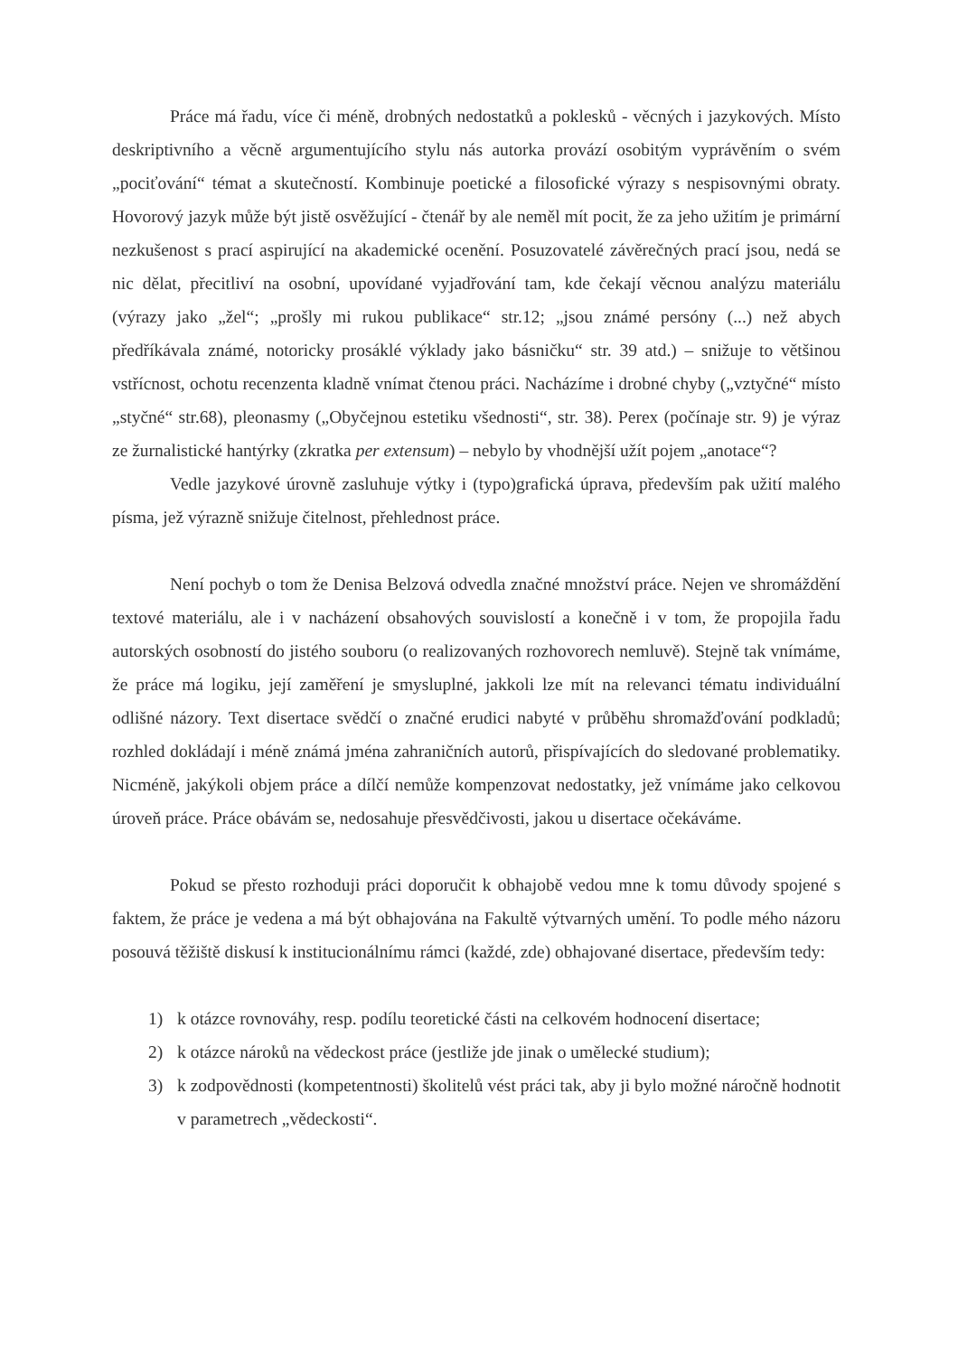Práce má řadu, více či méně, drobných nedostatků a poklesků - věcných i jazykových. Místo deskriptivního a věcně argumentujícího stylu nás autorka provází osobitým vyprávěním o svém „pociťování“ témat a skutečností. Kombinuje poetické a filosofické výrazy s nespisovnými obraty. Hovorový jazyk může být jistě osvěžující - čtenář by ale neměl mít pocit, že za jeho užitím je primární nezkušenost s prací aspirující na akademické ocenění. Posuzovatelé závěrečných prací jsou, nedá se nic dělat, přecitliví na osobní, upovídané vyjadřování tam, kde čekají věcnou analýzu materiálu (výrazy jako „žel“; „prošly mi rukou publikace“ str.12; „jsou známé persóny (...) než abych předříkávala známé, notoricky prosáklé výklady jako básničku“ str. 39 atd.) – snižuje to většinou vstřícnost, ochotu recenzenta kladně vnímat čtenou práci. Nacházíme i drobné chyby („vztyčné“ místo „styčné“ str.68), pleonasmy („Obyčejnou estetiku všednosti“, str. 38). Perex (počínaje str. 9) je výraz ze žurnalistické hantýrky (zkratka per extensum) – nebylo by vhodnější užít pojem „anotace“?
Vedle jazykové úrovně zasluhuje výtky i (typo)grafická úprava, především pak užití malého písma, jež výrazně snižuje čitelnost, přehlednost práce.
Není pochyb o tom že Denisa Belzová odvedla značné množství práce. Nejen ve shromáždění textové materiálu, ale i v nacházení obsahových souvislostí a konečně i v tom, že propojila řadu autorských osobností do jistého souboru (o realizovaných rozhovorech nemluvě). Stejně tak vnímáme, že práce má logiku, její zaměření je smysluplné, jakkoli lze mít na relevanci tématu individuální odlišné názory. Text disertace svědčí o značné erudici nabyté v průběhu shromažďování podkladů; rozhled dokládají i méně známá jména zahraničních autorů, přispívajících do sledované problematiky. Nicméně, jakýkoli objem práce a dílčí nemůže kompenzovat nedostatky, jež vnímáme jako celkovou úroveň práce. Práce obávám se, nedosahuje přesvědčivosti, jakou u disertace očekáváme.
Pokud se přesto rozhoduji práci doporučit k obhajobě vedou mne k tomu důvody spojené s faktem, že práce je vedena a má být obhajována na Fakultě výtvarných umění. To podle mého názoru posouvá těžiště diskusí k institucionálnímu rámci (každé, zde) obhajované disertace, především tedy:
1) k otázce rovnováhy, resp. podílu teoretické části na celkovém hodnocení disertace;
2) k otázce nároků na vědeckost práce (jestliže jde jinak o umělecké studium);
3) k zodpovědnosti (kompetentnosti) školitelů vést práci tak, aby ji bylo možné náročně hodnotit v parametrech „vědeckosti“.